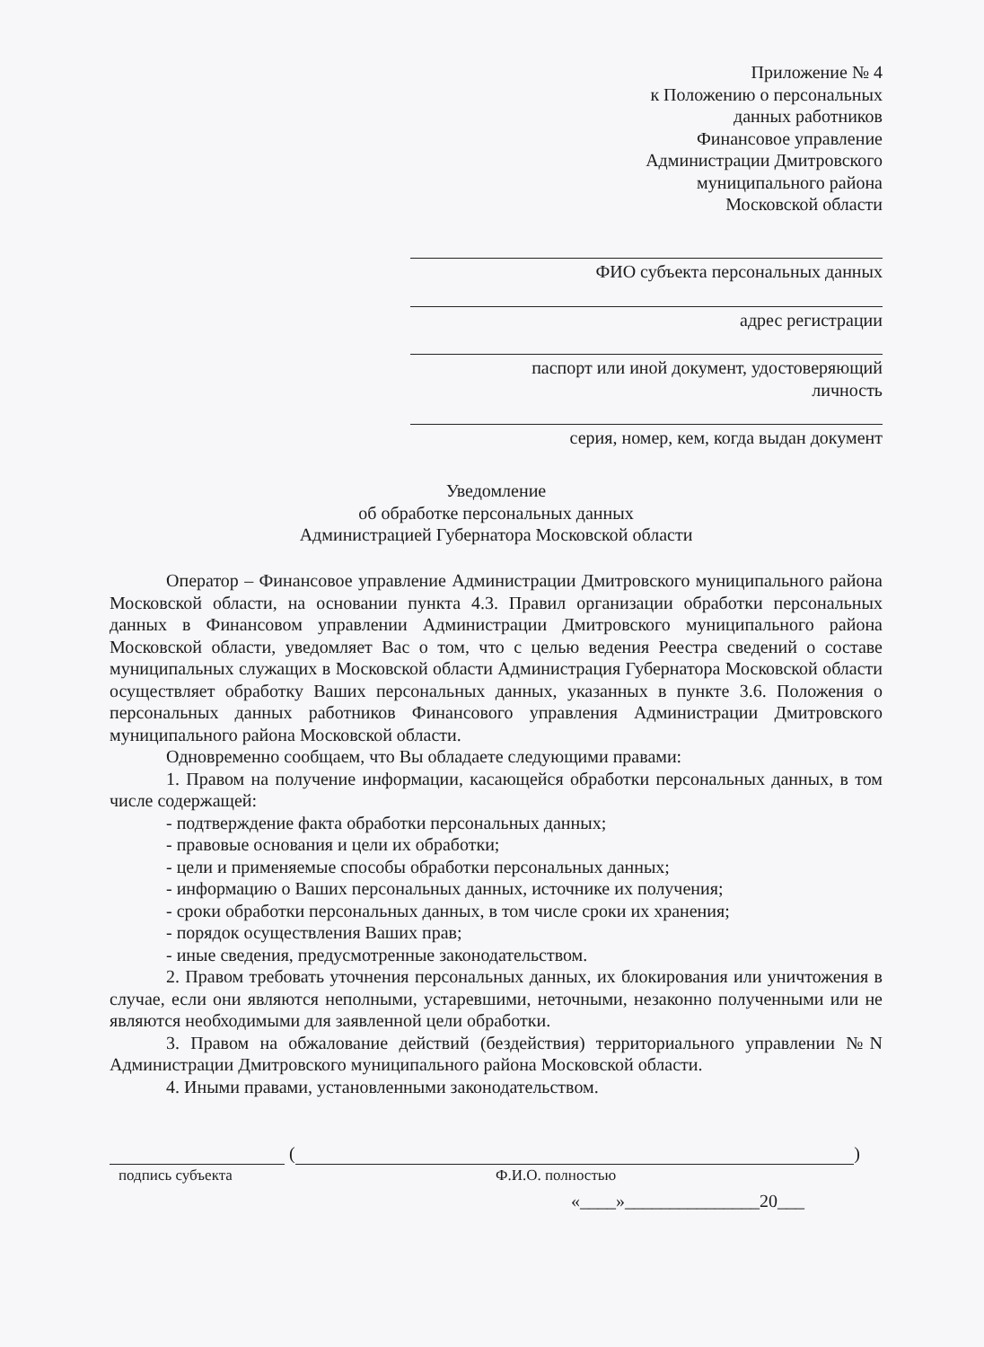Приложение № 4
к Положению о персональных
данных работников
Финансовое управление
Администрации Дмитровского
муниципального района
Московской области
ФИО субъекта персональных данных
адрес регистрации
паспорт или иной документ, удостоверяющий
личность
серия, номер, кем, когда выдан документ
Уведомление
об обработке персональных данных
Администрацией Губернатора Московской области
Оператор – Финансовое управление Администрации Дмитровского муниципального района Московской области, на основании пункта 4.3. Правил организации обработки персональных данных в Финансовом управлении Администрации Дмитровского муниципального района Московской области, уведомляет Вас о том, что с целью ведения Реестра сведений о составе муниципальных служащих в Московской области Администрация Губернатора Московской области осуществляет обработку Ваших персональных данных, указанных в пункте 3.6. Положения о персональных данных работников Финансового управления Администрации Дмитровского муниципального района Московской области.
Одновременно сообщаем, что Вы обладаете следующими правами:
1. Правом на получение информации, касающейся обработки персональных данных, в том числе содержащей:
- подтверждение факта обработки персональных данных;
- правовые основания и цели их обработки;
- цели и применяемые способы обработки персональных данных;
- информацию о Ваших персональных данных, источнике их получения;
- сроки обработки персональных данных, в том числе сроки их хранения;
- порядок осуществления Ваших прав;
- иные сведения, предусмотренные законодательством.
2. Правом требовать уточнения персональных данных, их блокирования или уничтожения в случае, если они являются неполными, устаревшими, неточными, незаконно полученными или не являются необходимыми для заявленной цели обработки.
3. Правом на обжалование действий (бездействия) территориального управлении №N Администрации Дмитровского муниципального района Московской области.
4. Иными правами, установленными законодательством.
(
)
подпись субъекта Ф.И.О. полностью
«____»_______________20___